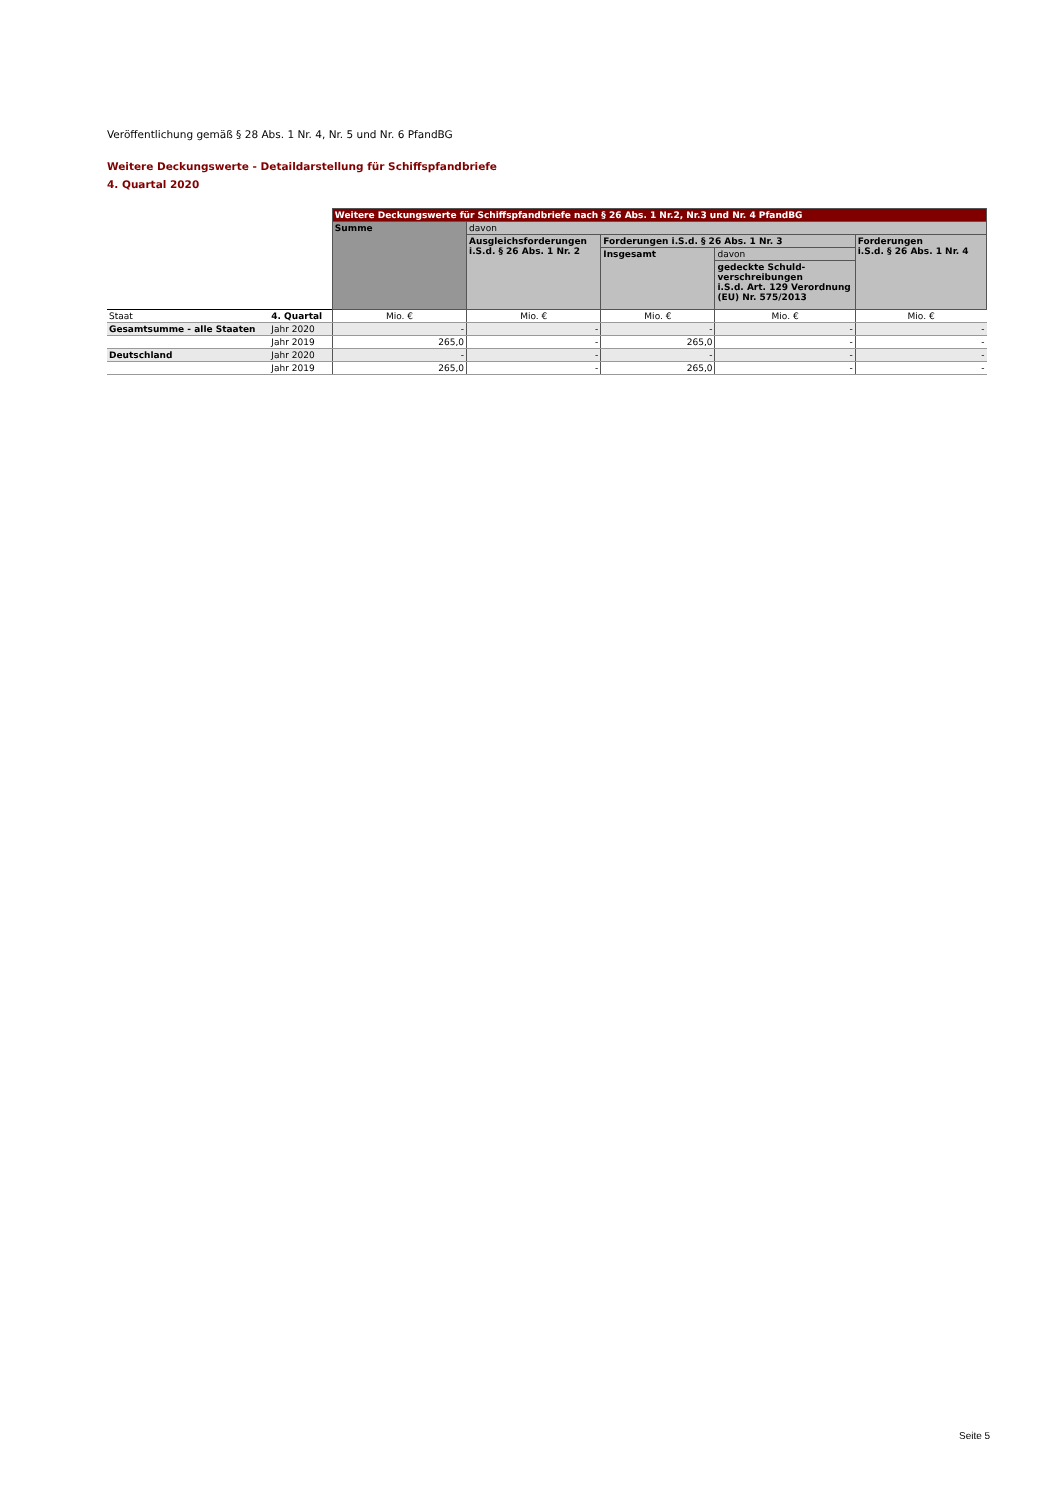Veröffentlichung gemäß § 28 Abs. 1 Nr. 4, Nr. 5 und Nr. 6 PfandBG
Weitere Deckungswerte - Detaildarstellung für Schiffspfandbriefe
4. Quartal 2020
| | | Weitere Deckungswerte für Schiffspfandbriefe nach § 26 Abs. 1 Nr.2, Nr.3 und Nr. 4 PfandBG | | | | |
| | | Summe | davon | | | |
| | | | Ausgleichsforderungen i.S.d. § 26 Abs. 1 Nr. 2 | Forderungen i.S.d. § 26 Abs. 1 Nr. 3 | | Forderungen i.S.d. § 26 Abs. 1 Nr. 4 |
| | | | | Insgesamt | davon | |
| | | | | | gedeckte Schuld- verschreibungen i.S.d. Art. 129 Verordnung (EU) Nr. 575/2013 | |
| Staat | 4. Quartal | Mio. € | Mio. € | Mio. € | Mio. € | Mio. € |
| Gesamtsumme - alle Staaten | Jahr 2020 | - | - | - | - | - |
| | Jahr 2019 | 265,0 | - | 265,0 | - | - |
| Deutschland | Jahr 2020 | - | - | - | - | - |
| | Jahr 2019 | 265,0 | - | 265,0 | - | - |
Seite 5